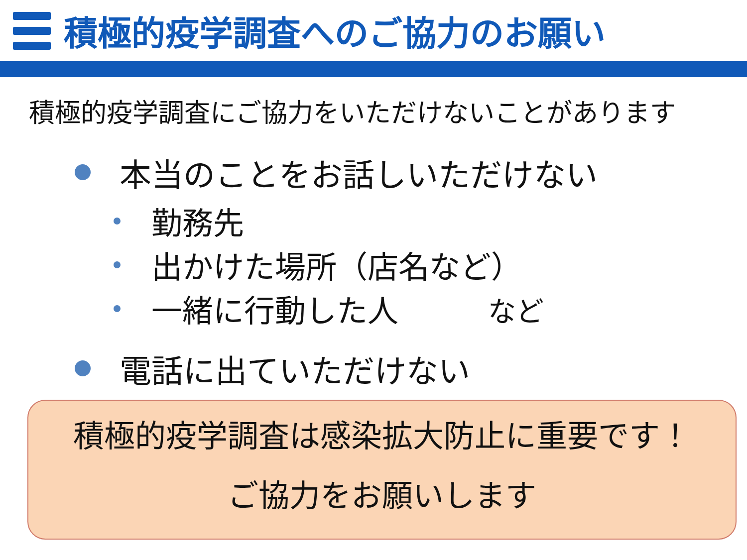積極的疫学調査へのご協力のお願い
積極的疫学調査にご協力をいただけないことがあります
本当のことをお話しいただけない
勤務先
出かけた場所（店名など）
一緒に行動した人 など
電話に出ていただけない
積極的疫学調査は感染拡大防止に重要です！
ご協力をお願いします